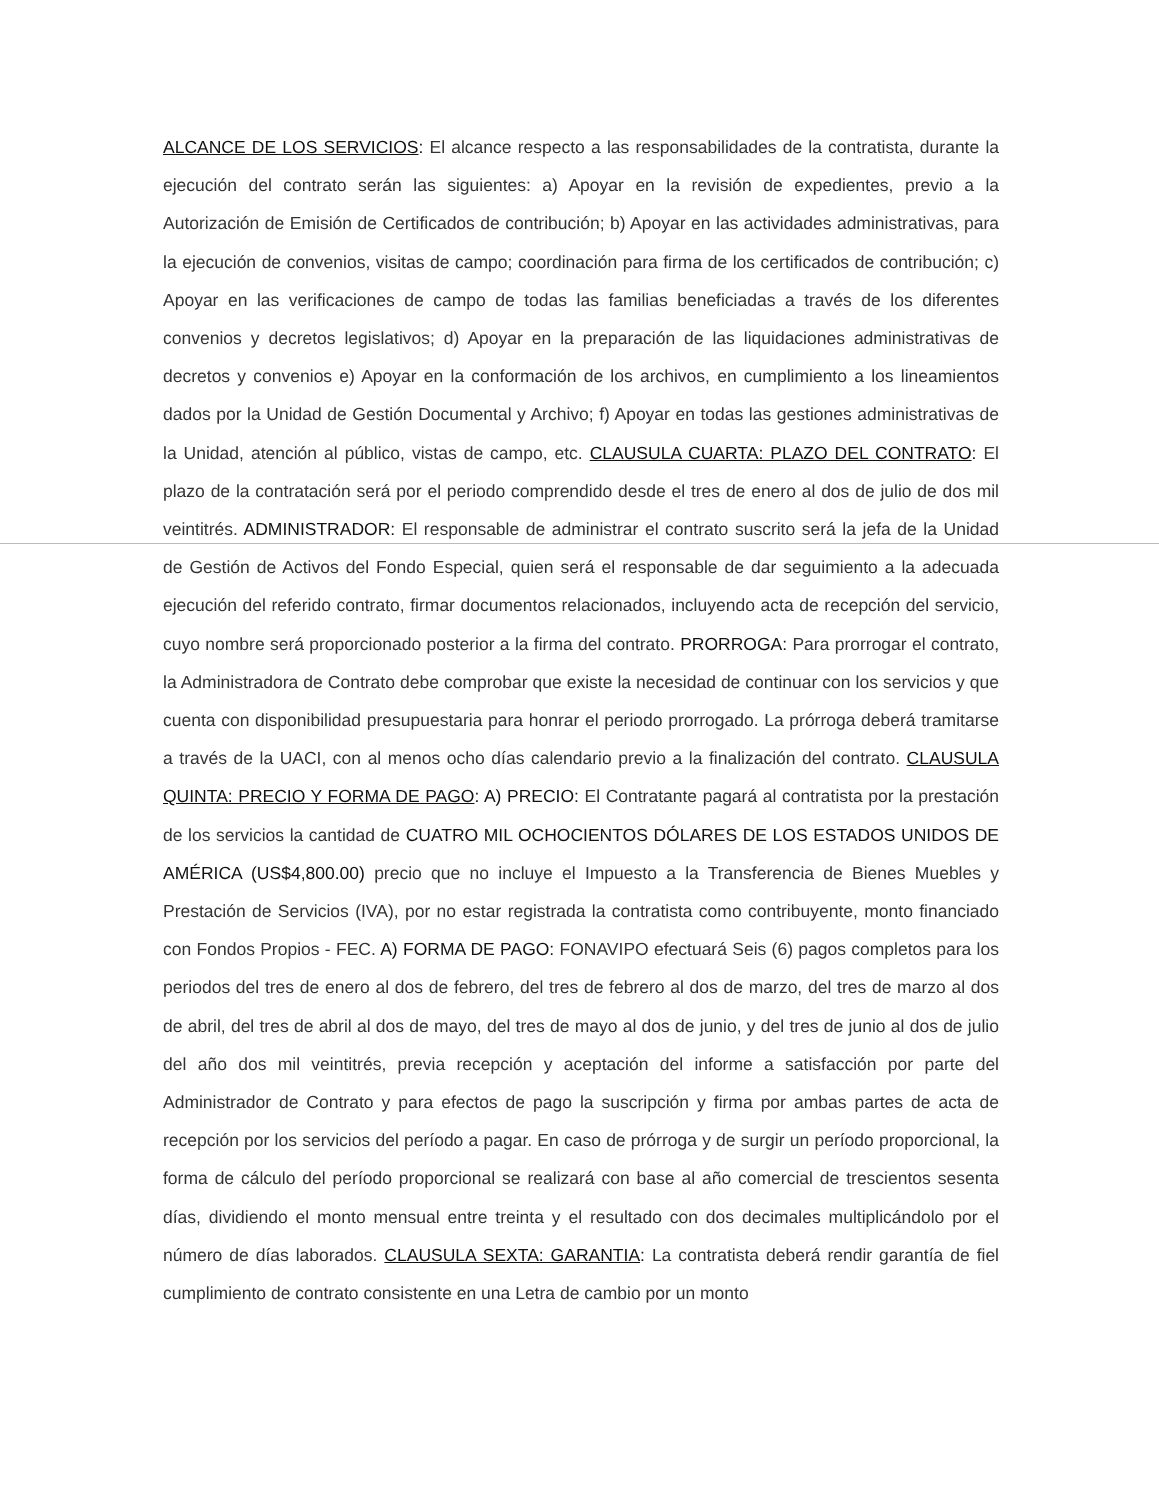ALCANCE DE LOS SERVICIOS: El alcance respecto a las responsabilidades de la contratista, durante la ejecución del contrato serán las siguientes: a) Apoyar en la revisión de expedientes, previo a la Autorización de Emisión de Certificados de contribución; b) Apoyar en las actividades administrativas, para la ejecución de convenios, visitas de campo; coordinación para firma de los certificados de contribución; c) Apoyar en las verificaciones de campo de todas las familias beneficiadas a través de los diferentes convenios y decretos legislativos; d) Apoyar en la preparación de las liquidaciones administrativas de decretos y convenios e) Apoyar en la conformación de los archivos, en cumplimiento a los lineamientos dados por la Unidad de Gestión Documental y Archivo; f) Apoyar en todas las gestiones administrativas de la Unidad, atención al público, vistas de campo, etc. CLAUSULA CUARTA: PLAZO DEL CONTRATO: El plazo de la contratación será por el periodo comprendido desde el tres de enero al dos de julio de dos mil veintitrés. ADMINISTRADOR: El responsable de administrar el contrato suscrito será la jefa de la Unidad de Gestión de Activos del Fondo Especial, quien será el responsable de dar seguimiento a la adecuada ejecución del referido contrato, firmar documentos relacionados, incluyendo acta de recepción del servicio, cuyo nombre será proporcionado posterior a la firma del contrato. PRORROGA: Para prorrogar el contrato, la Administradora de Contrato debe comprobar que existe la necesidad de continuar con los servicios y que cuenta con disponibilidad presupuestaria para honrar el periodo prorrogado. La prórroga deberá tramitarse a través de la UACI, con al menos ocho días calendario previo a la finalización del contrato. CLAUSULA QUINTA: PRECIO Y FORMA DE PAGO: A) PRECIO: El Contratante pagará al contratista por la prestación de los servicios la cantidad de CUATRO MIL OCHOCIENTOS DÓLARES DE LOS ESTADOS UNIDOS DE AMÉRICA (US$4,800.00) precio que no incluye el Impuesto a la Transferencia de Bienes Muebles y Prestación de Servicios (IVA), por no estar registrada la contratista como contribuyente, monto financiado con Fondos Propios - FEC. A) FORMA DE PAGO: FONAVIPO efectuará Seis (6) pagos completos para los periodos del tres de enero al dos de febrero, del tres de febrero al dos de marzo, del tres de marzo al dos de abril, del tres de abril al dos de mayo, del tres de mayo al dos de junio, y del tres de junio al dos de julio del año dos mil veintitrés, previa recepción y aceptación del informe a satisfacción por parte del Administrador de Contrato y para efectos de pago la suscripción y firma por ambas partes de acta de recepción por los servicios del período a pagar. En caso de prórroga y de surgir un período proporcional, la forma de cálculo del período proporcional se realizará con base al año comercial de trescientos sesenta días, dividiendo el monto mensual entre treinta y el resultado con dos decimales multiplicándolo por el número de días laborados. CLAUSULA SEXTA: GARANTIA: La contratista deberá rendir garantía de fiel cumplimiento de contrato consistente en una Letra de cambio por un monto